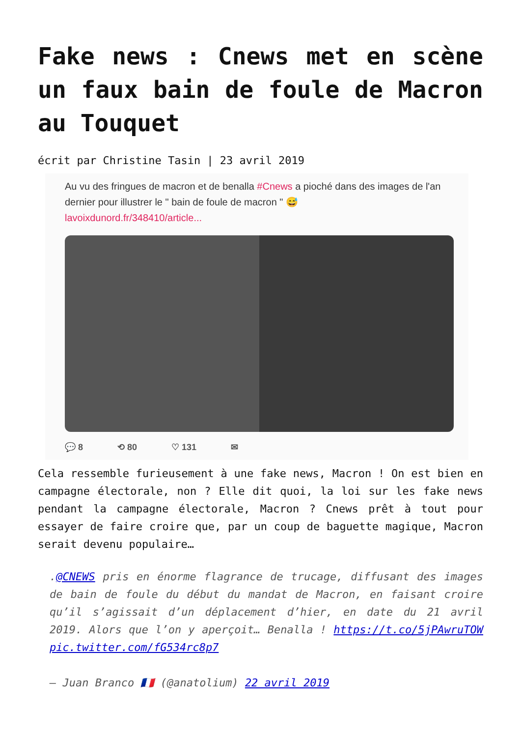Fake news : Cnews met en scène un faux bain de foule de Macron au Touquet
écrit par Christine Tasin | 23 avril 2019
Au vu des fringues de macron et de benalla #Cnews a pioché dans des images de l'an dernier pour illustrer le " bain de foule de macron " 😅
lavoixdunord.fr/348410/article...
💬 8 ⟲ 80 ♡ 131 ✉
Cela ressemble furieusement à une fake news, Macron ! On est bien en campagne électorale, non ? Elle dit quoi, la loi sur les fake news pendant la campagne électorale, Macron ? Cnews prêt à tout pour essayer de faire croire que, par un coup de baguette magique, Macron serait devenu populaire…
.@CNEWS pris en énorme flagrance de trucage, diffusant des images de bain de foule du début du mandat de Macron, en faisant croire qu’il s’agissait d’un déplacement d’hier, en date du 21 avril 2019. Alors que l’on y aperçoit… Benalla ! https://t.co/5jPAwruTOW pic.twitter.com/fG534rc8p7
— Juan Branco 🇫🇷 (@anatolium) 22 avril 2019